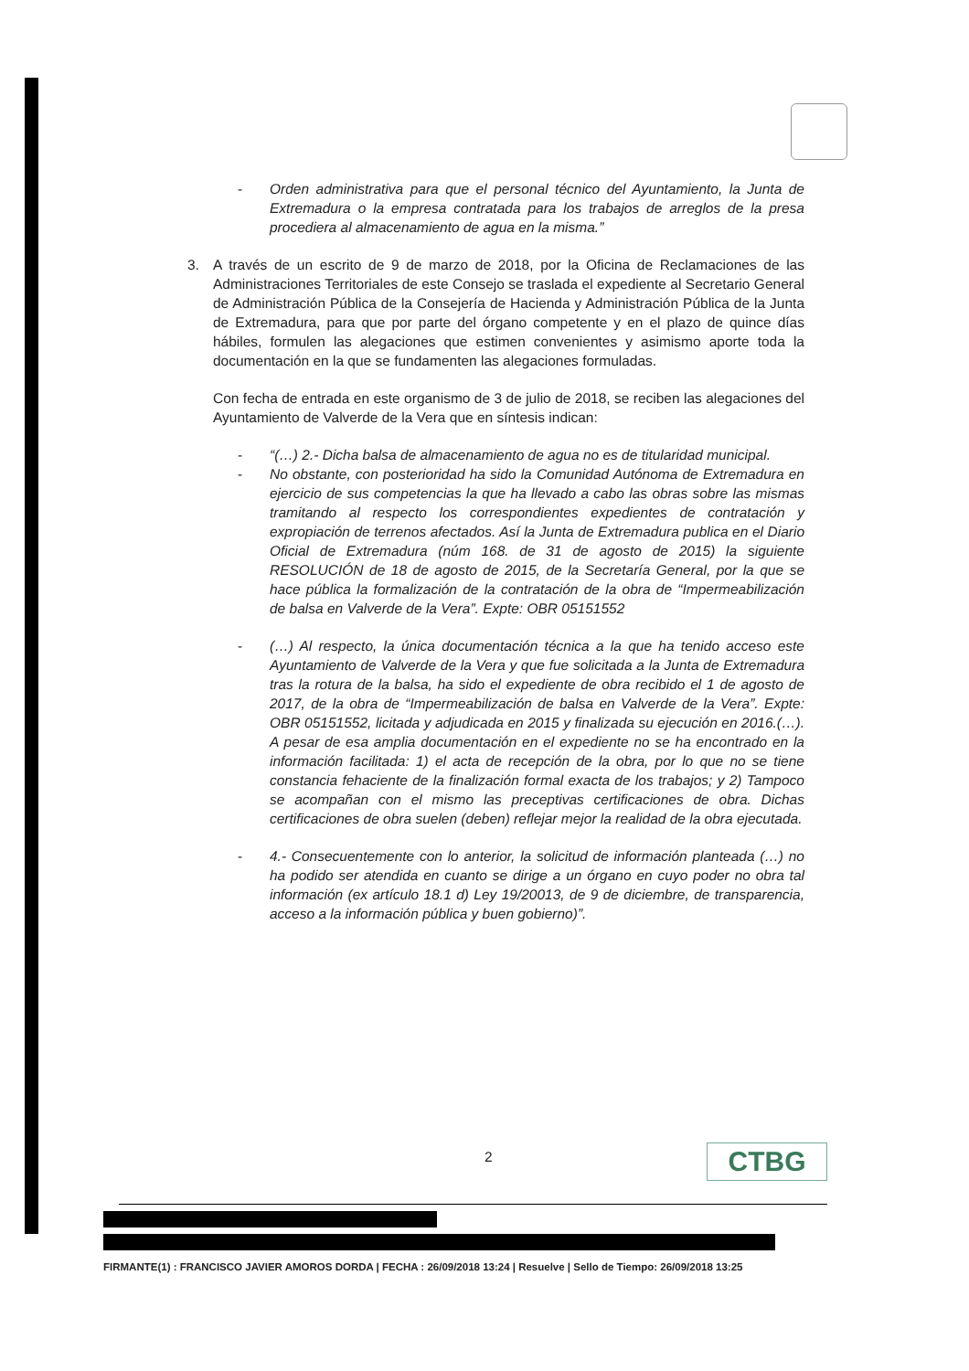- Orden administrativa para que el personal técnico del Ayuntamiento, la Junta de Extremadura o la empresa contratada para los trabajos de arreglos de la presa procediera al almacenamiento de agua en la misma.”
3. A través de un escrito de 9 de marzo de 2018, por la Oficina de Reclamaciones de las Administraciones Territoriales de este Consejo se traslada el expediente al Secretario General de Administración Pública de la Consejería de Hacienda y Administración Pública de la Junta de Extremadura, para que por parte del órgano competente y en el plazo de quince días hábiles, formulen las alegaciones que estimen convenientes y asimismo aporte toda la documentación en la que se fundamenten las alegaciones formuladas.
Con fecha de entrada en este organismo de 3 de julio de 2018, se reciben las alegaciones del Ayuntamiento de Valverde de la Vera que en síntesis indican:
- “(…) 2.- Dicha balsa de almacenamiento de agua no es de titularidad municipal.
- No obstante, con posterioridad ha sido la Comunidad Autónoma de Extremadura en ejercicio de sus competencias la que ha llevado a cabo las obras sobre las mismas tramitando al respecto los correspondientes expedientes de contratación y expropiación de terrenos afectados. Así la Junta de Extremadura publica en el Diario Oficial de Extremadura (núm 168. de 31 de agosto de 2015) la siguiente RESOLUCIÓN de 18 de agosto de 2015, de la Secretaría General, por la que se hace pública la formalización de la contratación de la obra de “Impermeabilización de balsa en Valverde de la Vera”. Expte: OBR 05151552
- (…) Al respecto, la única documentación técnica a la que ha tenido acceso este Ayuntamiento de Valverde de la Vera y que fue solicitada a la Junta de Extremadura tras la rotura de la balsa, ha sido el expediente de obra recibido el 1 de agosto de 2017, de la obra de “Impermeabilización de balsa en Valverde de la Vera”. Expte: OBR 05151552, licitada y adjudicada en 2015 y finalizada su ejecución en 2016.(…). A pesar de esa amplia documentación en el expediente no se ha encontrado en la información facilitada: 1) el acta de recepción de la obra, por lo que no se tiene constancia fehaciente de la finalización formal exacta de los trabajos; y 2) Tampoco se acompañan con el mismo las preceptivas certificaciones de obra. Dichas certificaciones de obra suelen (deben) reflejar mejor la realidad de la obra ejecutada.
- 4.- Consecuentemente con lo anterior, la solicitud de información planteada (…) no ha podido ser atendida en cuanto se dirige a un órgano en cuyo poder no obra tal información (ex artículo 18.1 d) Ley 19/20013, de 9 de diciembre, de transparencia, acceso a la información pública y buen gobierno)”.
2 CTBG
FIRMANTE(1) : FRANCISCO JAVIER AMOROS DORDA | FECHA : 26/09/2018 13:24 | Resuelve | Sello de Tiempo: 26/09/2018 13:25